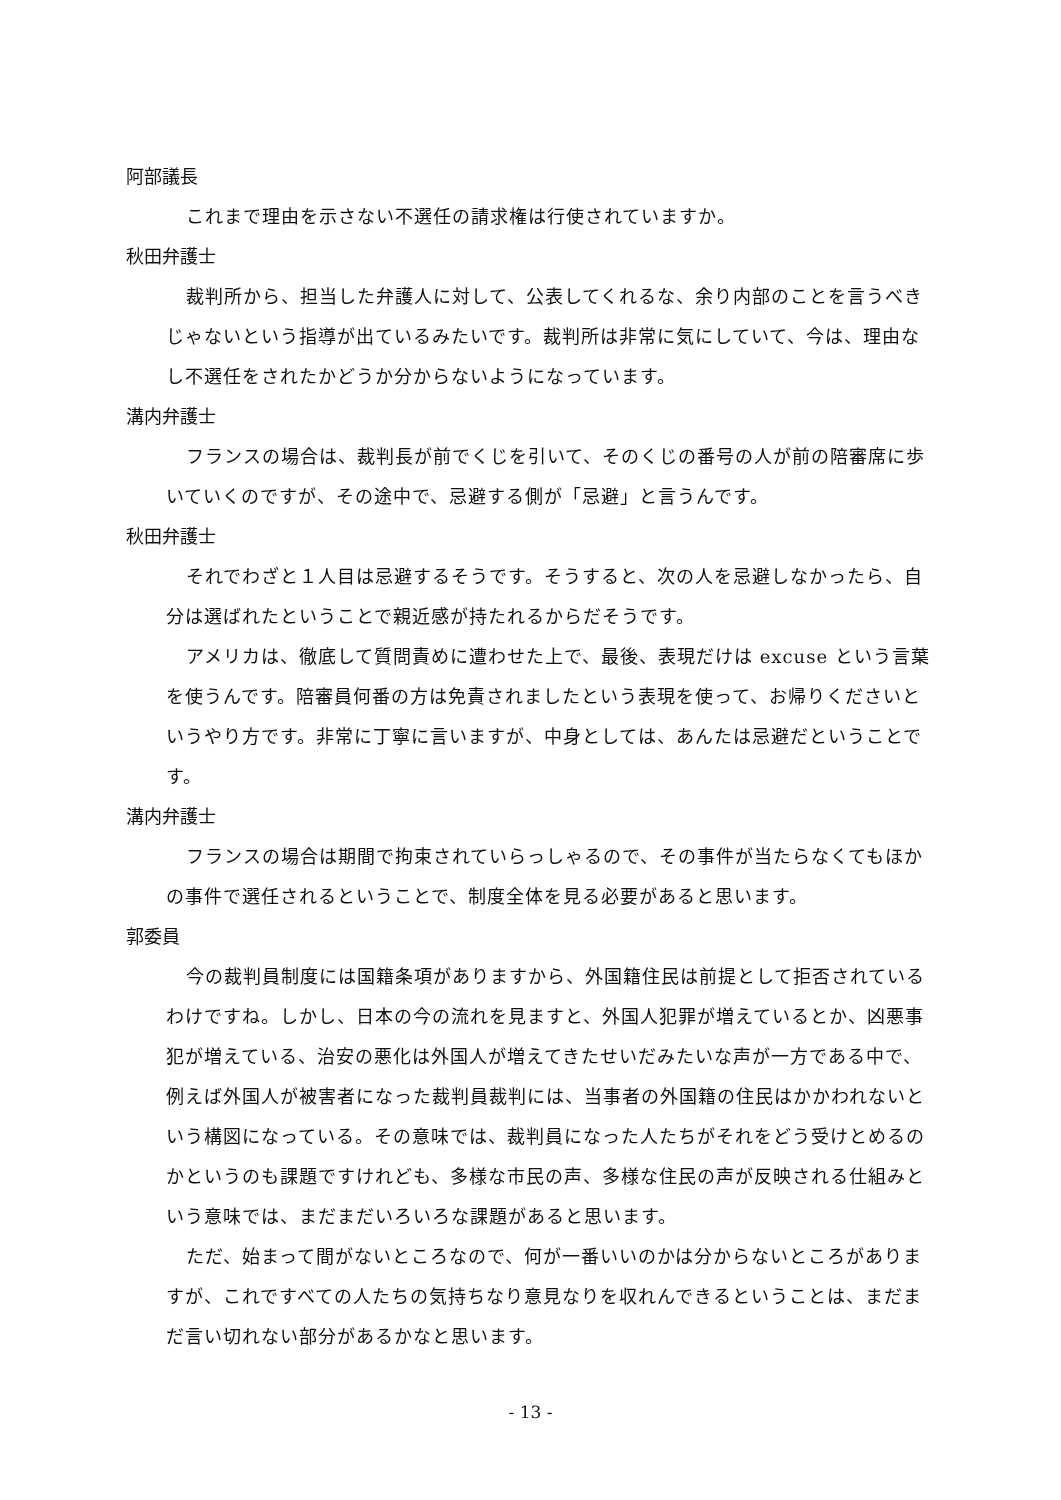阿部議長
これまで理由を示さない不選任の請求権は行使されていますか。
秋田弁護士
裁判所から、担当した弁護人に対して、公表してくれるな、余り内部のことを言うべきじゃないという指導が出ているみたいです。裁判所は非常に気にしていて、今は、理由なし不選任をされたかどうか分からないようになっています。
溝内弁護士
フランスの場合は、裁判長が前でくじを引いて、そのくじの番号の人が前の陪審席に歩いていくのですが、その途中で、忌避する側が「忌避」と言うんです。
秋田弁護士
それでわざと１人目は忌避するそうです。そうすると、次の人を忌避しなかったら、自分は選ばれたということで親近感が持たれるからだそうです。
アメリカは、徹底して質問責めに遭わせた上で、最後、表現だけは excuse という言葉を使うんです。陪審員何番の方は免責されましたという表現を使って、お帰りくださいというやり方です。非常に丁寧に言いますが、中身としては、あんたは忌避だということです。
溝内弁護士
フランスの場合は期間で拘束されていらっしゃるので、その事件が当たらなくてもほかの事件で選任されるということで、制度全体を見る必要があると思います。
郭委員
今の裁判員制度には国籍条項がありますから、外国籍住民は前提として拒否されているわけですね。しかし、日本の今の流れを見ますと、外国人犯罪が増えているとか、凶悪事犯が増えている、治安の悪化は外国人が増えてきたせいだみたいな声が一方である中で、例えば外国人が被害者になった裁判員裁判には、当事者の外国籍の住民はかかわれないという構図になっている。その意味では、裁判員になった人たちがそれをどう受けとめるのかというのも課題ですけれども、多様な市民の声、多様な住民の声が反映される仕組みという意味では、まだまだいろいろな課題があると思います。
ただ、始まって間がないところなので、何が一番いいのかは分からないところがありますが、これですべての人たちの気持ちなり意見なりを収れんできるということは、まだまだ言い切れない部分があるかなと思います。
- 13 -